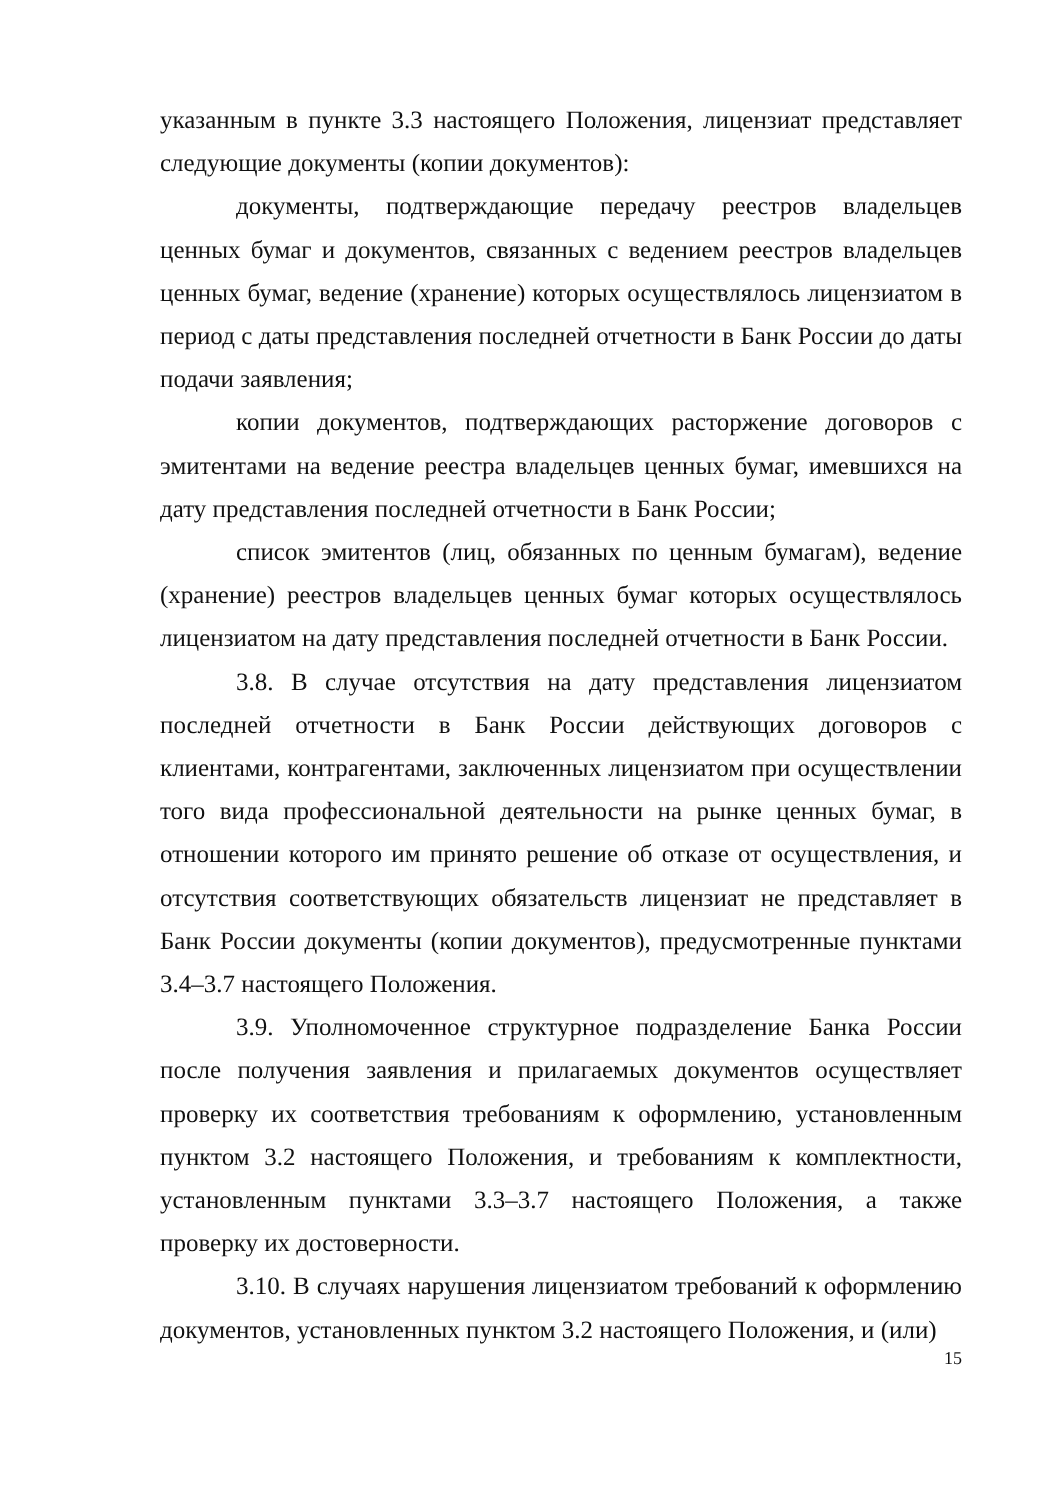указанным в пункте 3.3 настоящего Положения, лицензиат представляет следующие документы (копии документов):
документы, подтверждающие передачу реестров владельцев ценных бумаг и документов, связанных с ведением реестров владельцев ценных бумаг, ведение (хранение) которых осуществлялось лицензиатом в период с даты представления последней отчетности в Банк России до даты подачи заявления;
копии документов, подтверждающих расторжение договоров с эмитентами на ведение реестра владельцев ценных бумаг, имевшихся на дату представления последней отчетности в Банк России;
список эмитентов (лиц, обязанных по ценным бумагам), ведение (хранение) реестров владельцев ценных бумаг которых осуществлялось лицензиатом на дату представления последней отчетности в Банк России.
3.8. В случае отсутствия на дату представления лицензиатом последней отчетности в Банк России действующих договоров с клиентами, контрагентами, заключенных лицензиатом при осуществлении того вида профессиональной деятельности на рынке ценных бумаг, в отношении которого им принято решение об отказе от осуществления, и отсутствия соответствующих обязательств лицензиат не представляет в Банк России документы (копии документов), предусмотренные пунктами 3.4–3.7 настоящего Положения.
3.9. Уполномоченное структурное подразделение Банка России после получения заявления и прилагаемых документов осуществляет проверку их соответствия требованиям к оформлению, установленным пунктом 3.2 настоящего Положения, и требованиям к комплектности, установленным пунктами 3.3–3.7 настоящего Положения, а также проверку их достоверности.
3.10. В случаях нарушения лицензиатом требований к оформлению документов, установленных пунктом 3.2 настоящего Положения, и (или)
15